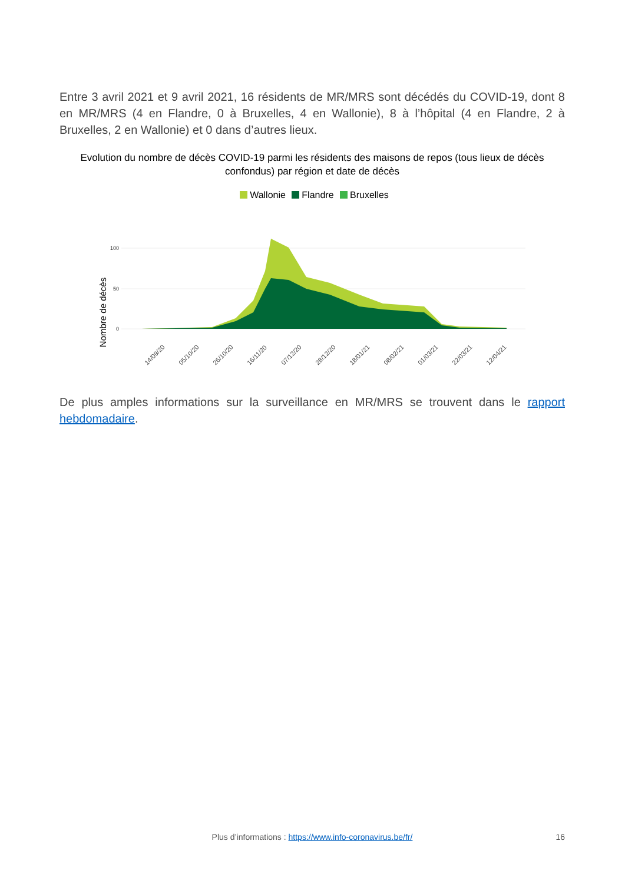Entre 3 avril 2021 et 9 avril 2021, 16 résidents de MR/MRS sont décédés du COVID-19, dont 8 en MR/MRS (4 en Flandre, 0 à Bruxelles, 4 en Wallonie), 8 à l’hôpital (4 en Flandre, 2 à Bruxelles, 2 en Wallonie) et 0 dans d’autres lieux.
Evolution du nombre de décès COVID-19 parmi les résidents des maisons de repos (tous lieux de décès confondus) par région et date de décès
Wallonie Flandre Bruxelles
Nombre de décès
0
50
100
14/09/20
05/10/20
26/10/20
16/11/20
07/12/20
28/12/20
18/01/21
08/02/21
01/03/21
22/03/21
12/04/21
De plus amples informations sur la surveillance en MR/MRS se trouvent dans le rapport hebdomadaire.
Plus d’informations : https://www.info-coronavirus.be/fr/ 16